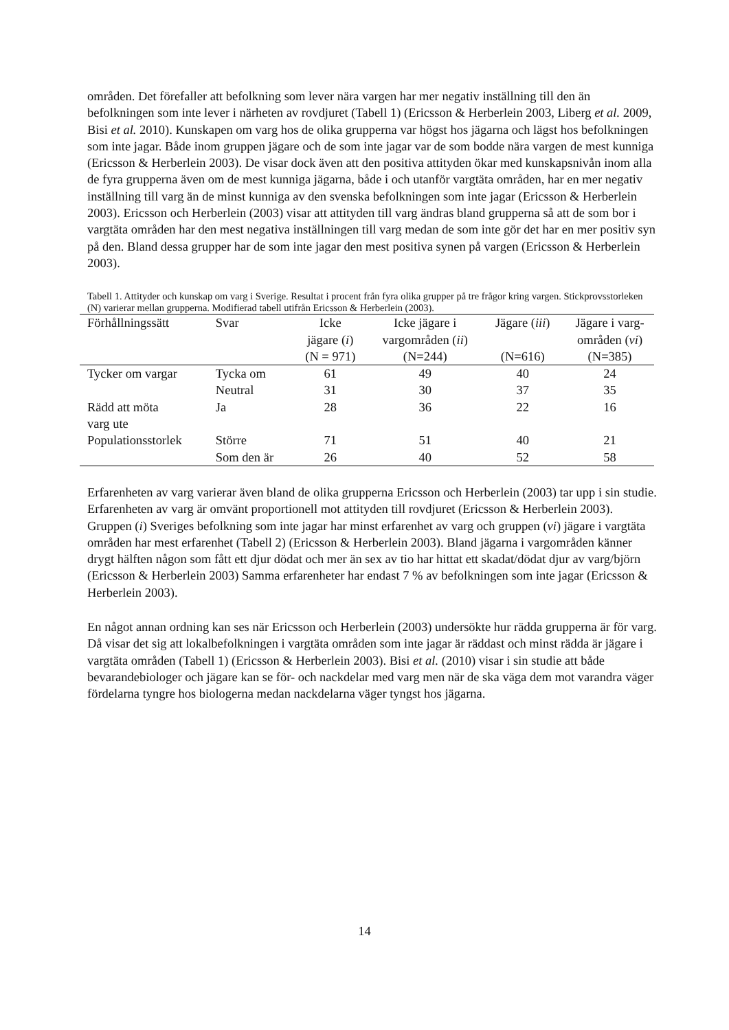områden. Det förefaller att befolkning som lever nära vargen har mer negativ inställning till den än befolkningen som inte lever i närheten av rovdjuret (Tabell 1) (Ericsson & Herberlein 2003, Liberg et al. 2009, Bisi et al. 2010). Kunskapen om varg hos de olika grupperna var högst hos jägarna och lägst hos befolkningen som inte jagar. Både inom gruppen jägare och de som inte jagar var de som bodde nära vargen de mest kunniga (Ericsson & Herberlein 2003). De visar dock även att den positiva attityden ökar med kunskapsnivån inom alla de fyra grupperna även om de mest kunniga jägarna, både i och utanför vargtäta områden, har en mer negativ inställning till varg än de minst kunniga av den svenska befolkningen som inte jagar (Ericsson & Herberlein 2003). Ericsson och Herberlein (2003) visar att attityden till varg ändras bland grupperna så att de som bor i vargtäta områden har den mest negativa inställningen till varg medan de som inte gör det har en mer positiv syn på den. Bland dessa grupper har de som inte jagar den mest positiva synen på vargen (Ericsson & Herberlein 2003).
Tabell 1. Attityder och kunskap om varg i Sverige. Resultat i procent från fyra olika grupper på tre frågor kring vargen. Stickprovsstorleken (N) varierar mellan grupperna. Modifierad tabell utifrån Ericsson & Herberlein (2003).
| Förhållningssätt | Svar | Icke jägare ( i ) (N = 971) | Icke jägare i vargområden ( ii ) (N=244) | Jägare ( iii ) (N=616) | Jägare i varg- områden ( vi ) (N=385) |
| --- | --- | --- | --- | --- | --- |
| Tycker om vargar | Tycka om | 61 | 49 | 40 | 24 |
| | Neutral | 31 | 30 | 37 | 35 |
| Rädd att möta varg ute | Ja | 28 | 36 | 22 | 16 |
| Populationsstorlek | Större | 71 | 51 | 40 | 21 |
| | Som den är | 26 | 40 | 52 | 58 |
Erfarenheten av varg varierar även bland de olika grupperna Ericsson och Herberlein (2003) tar upp i sin studie. Erfarenheten av varg är omvänt proportionell mot attityden till rovdjuret (Ericsson & Herberlein 2003). Gruppen (i) Sveriges befolkning som inte jagar har minst erfarenhet av varg och gruppen (vi) jägare i vargtäta områden har mest erfarenhet (Tabell 2) (Ericsson & Herberlein 2003). Bland jägarna i vargområden känner drygt hälften någon som fått ett djur dödat och mer än sex av tio har hittat ett skadat/dödat djur av varg/björn (Ericsson & Herberlein 2003) Samma erfarenheter har endast 7 % av befolkningen som inte jagar (Ericsson & Herberlein 2003).
En något annan ordning kan ses när Ericsson och Herberlein (2003) undersökte hur rädda grupperna är för varg. Då visar det sig att lokalbefolkningen i vargtäta områden som inte jagar är räddast och minst rädda är jägare i vargtäta områden (Tabell 1) (Ericsson & Herberlein 2003). Bisi et al. (2010) visar i sin studie att både bevarandebiologer och jägare kan se för- och nackdelar med varg men när de ska väga dem mot varandra väger fördelarna tyngre hos biologerna medan nackdelarna väger tyngst hos jägarna.
14